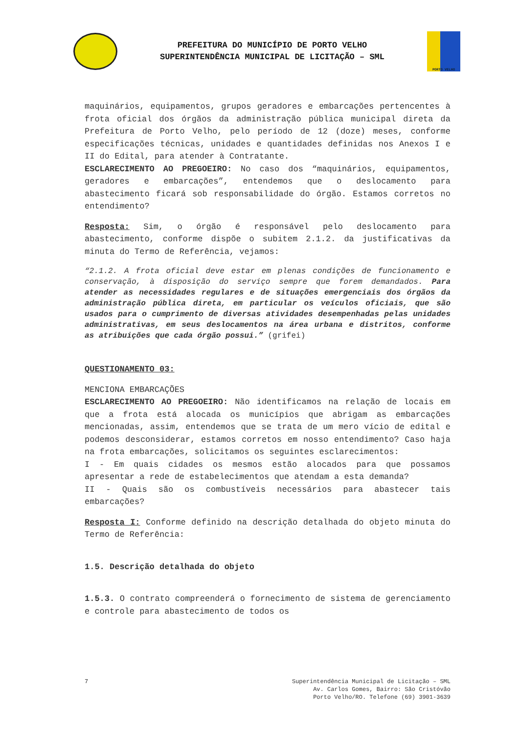PREFEITURA DO MUNICÍPIO DE PORTO VELHO
SUPERINTENDÊNCIA MUNICIPAL DE LICITAÇÃO – SML
PORTO VELHO
maquinários, equipamentos, grupos geradores e embarcações pertencentes à frota oficial dos órgãos da administração pública municipal direta da Prefeitura de Porto Velho, pelo período de 12 (doze) meses, conforme especificações técnicas, unidades e quantidades definidas nos Anexos I e II do Edital, para atender à Contratante.
ESCLARECIMENTO AO PREGOEIRO: No caso dos “maquinários, equipamentos, geradores e embarcações”, entendemos que o deslocamento para abastecimento ficará sob responsabilidade do órgão. Estamos corretos no entendimento?
Resposta: Sim, o órgão é responsável pelo deslocamento para abastecimento, conforme dispõe o subitem 2.1.2. da justificativas da minuta do Termo de Referência, vejamos:
“2.1.2. A frota oficial deve estar em plenas condições de funcionamento e conservação, à disposição do serviço sempre que forem demandados. Para atender as necessidades regulares e de situações emergenciais dos órgãos da administração pública direta, em particular os veículos oficiais, que são usados para o cumprimento de diversas atividades desempenhadas pelas unidades administrativas, em seus deslocamentos na área urbana e distritos, conforme as atribuições que cada órgão possui.” (grifei)
QUESTIONAMENTO 03:
MENCIONA EMBARCAÇÕES
ESCLARECIMENTO AO PREGOEIRO: Não identificamos na relação de locais em que a frota está alocada os municípios que abrigam as embarcações mencionadas, assim, entendemos que se trata de um mero vício de edital e podemos desconsiderar, estamos corretos em nosso entendimento? Caso haja na frota embarcações, solicitamos os seguintes esclarecimentos:
I - Em quais cidades os mesmos estão alocados para que possamos apresentar a rede de estabelecimentos que atendam a esta demanda?
II - Quais são os combustíveis necessários para abastecer tais embarcações?
Resposta I: Conforme definido na descrição detalhada do objeto minuta do Termo de Referência:
1.5. Descrição detalhada do objeto
1.5.3. O contrato compreenderá o fornecimento de sistema de gerenciamento e controle para abastecimento de todos os
7 Superintendência Municipal de Licitação – SML
Av. Carlos Gomes, Bairro: São Cristóvão
Porto Velho/RO. Telefone (69) 3901-3639